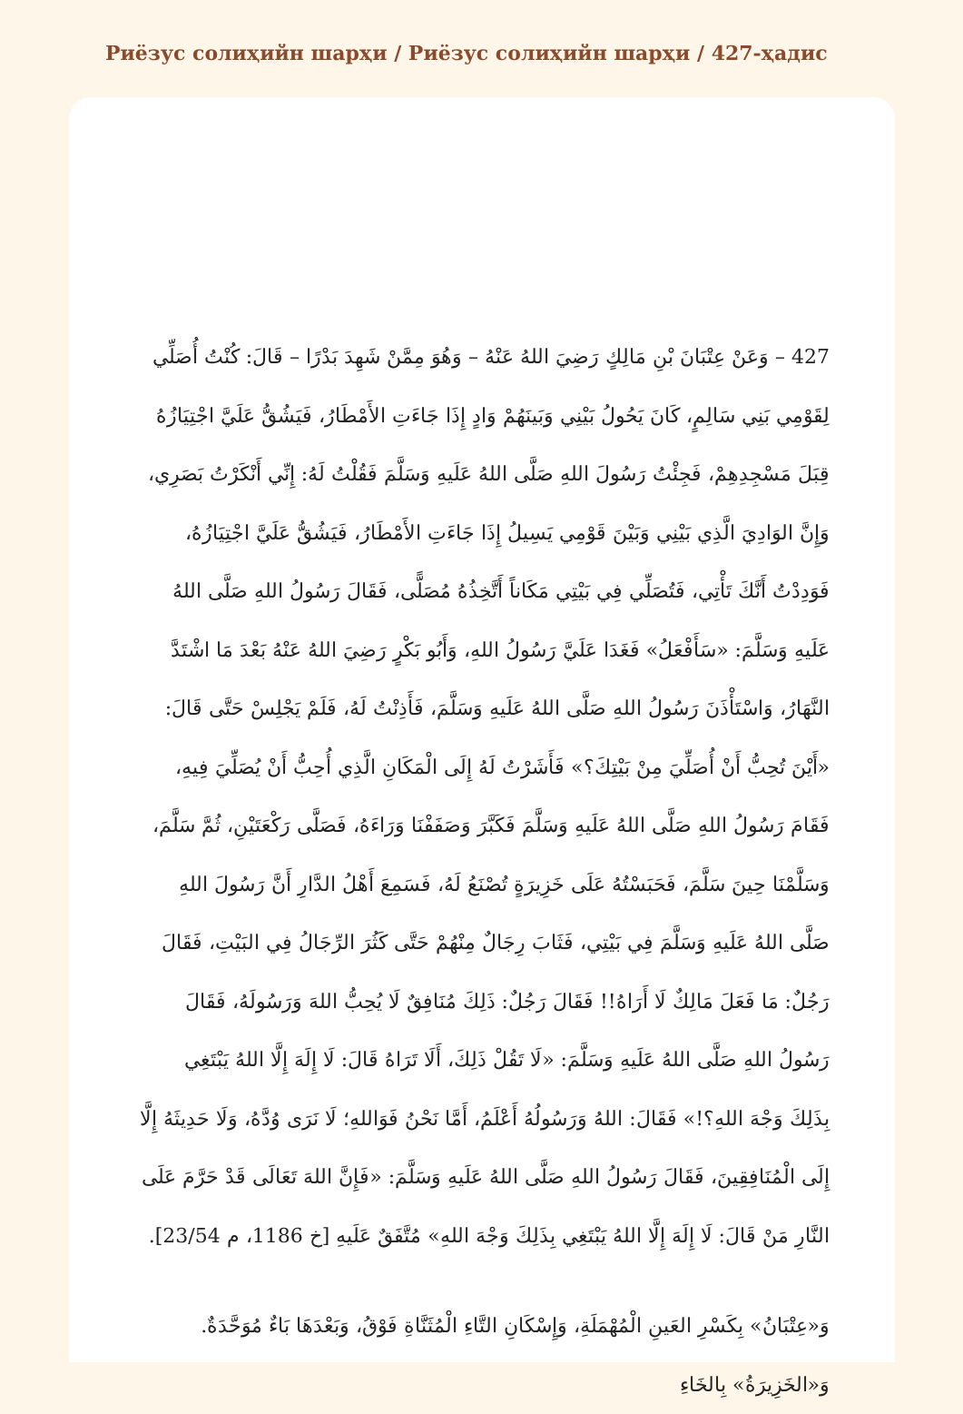Риёзус солиҳийн шарҳи / Риёзус солиҳийн шарҳи / 427-ҳадис
427 – وَعَنْ عِتْبَانَ بْنِ مَالِكٍ رَضِيَ اللهُ عَنْهُ – وَهُوَ مِمَّنْ شَهِدَ بَدْرًا – قَالَ: كُنْتُ أُصَلِّي لِقَوْمِي بَنِي سَالِمٍ، كَانَ يَحُولُ بَيْنِي وَبَينَهُمْ وَادٍ إِذَا جَاءَتِ الأَمْطَارُ، فَيَشُقُّ عَلَيَّ اجْتِيَازُهُ قِبَلَ مَسْجِدِهِمْ، فَجِئْتُ رَسُولَ اللهِ صَلَّى اللهُ عَلَيهِ وَسَلَّمَ فَقُلْتُ لَهُ: إِنِّي أَنْكَرْتُ بَصَرِي، وَإِنَّ الوَادِيَ الَّذِي بَيْنِي وَبَيْنَ قَوْمِي يَسِيلُ إِذَا جَاءَتِ الأَمْطَارُ، فَيَشُقُّ عَلَيَّ اجْتِيَازُهُ، فَوَدِدْتُ أَنَّكَ تَأْتِي، فَتُصَلِّي فِي بَيْتِي مَكَاناً أَتَّخِذُهُ مُصَلًّى، فَقَالَ رَسُولُ اللهِ صَلَّى اللهُ عَلَيهِ وَسَلَّمَ: «سَأَفْعَلُ» فَغَدَا عَلَيَّ رَسُولُ اللهِ، وَأَبُو بَكْرٍ رَضِيَ اللهُ عَنْهُ بَعْدَ مَا اشْتَدَّ النَّهَارُ، وَاسْتَأْذَنَ رَسُولُ اللهِ صَلَّى اللهُ عَلَيهِ وَسَلَّمَ، فَأَذِنْتُ لَهُ، فَلَمْ يَجْلِسْ حَتَّى قَالَ: «أَيْنَ تُحِبُّ أَنْ أُصَلِّيَ مِنْ بَيْتِكَ؟» فَأَشَرْتُ لَهُ إِلَى الْمَكَانِ الَّذِي أُحِبُّ أَنْ يُصَلِّيَ فِيهِ، فَقَامَ رَسُولُ اللهِ صَلَّى اللهُ عَلَيهِ وَسَلَّمَ فَكَبَّرَ وَصَفَفْنَا وَرَاءَهُ، فَصَلَّى رَكْعَتَيْنِ، ثُمَّ سَلَّمَ، وَسَلَّمْنَا حِينَ سَلَّمَ، فَحَبَسْتُهُ عَلَى خَزِيرَةٍ تُصْنَعُ لَهُ، فَسَمِعَ أَهْلُ الدَّارِ أَنَّ رَسُولَ اللهِ صَلَّى اللهُ عَلَيهِ وَسَلَّمَ فِي بَيْتِي، فَثَابَ رِجَالٌ مِنْهُمْ حَتَّى كَثُرَ الرِّجَالُ فِي البَيْتِ، فَقَالَ رَجُلٌ: مَا فَعَلَ مَالِكٌ لَا أَرَاهُ!! فَقَالَ رَجُلٌ: ذَلِكَ مُنَافِقٌ لَا يُحِبُّ اللهَ وَرَسُولَهُ، فَقَالَ رَسُولُ اللهِ صَلَّى اللهُ عَلَيهِ وَسَلَّمَ: «لَا تَقُلْ ذَلِكَ، أَلَا تَرَاهُ قَالَ: لَا إِلَهَ إِلَّا اللهُ يَبْتَغِي بِذَلِكَ وَجْهَ اللهِ؟!» فَقَالَ: اللهُ وَرَسُولُهُ أَعْلَمُ، أَمَّا نَحْنُ فَوَاللهِ؛ لَا نَرَى وُدَّهُ، وَلَا حَدِيثَهُ إِلَّا إِلَى الْمُنَافِقِينَ، فَقَالَ رَسُولُ اللهِ صَلَّى اللهُ عَلَيهِ وَسَلَّمَ: «فَإِنَّ اللهَ تَعَالَى قَدْ حَرَّمَ عَلَى النَّارِ مَنْ قَالَ: لَا إِلَهَ إِلَّا اللهُ يَبْتَغِي بِذَلِكَ وَجْهَ اللهِ» مُتَّفَقٌ عَلَيهِ [خ 1186، م 23/54].
وَ«عِتْبَانُ» بِكَسْرِ العَينِ الْمُهْمَلَةِ، وَإِسْكَانِ التَّاءِ الْمُثَنَّاةِ فَوْقُ، وَبَعْدَهَا بَاءٌ مُوَحَّدَةٌ. وَ«الخَزِيرَةُ» بِالخَاءِ